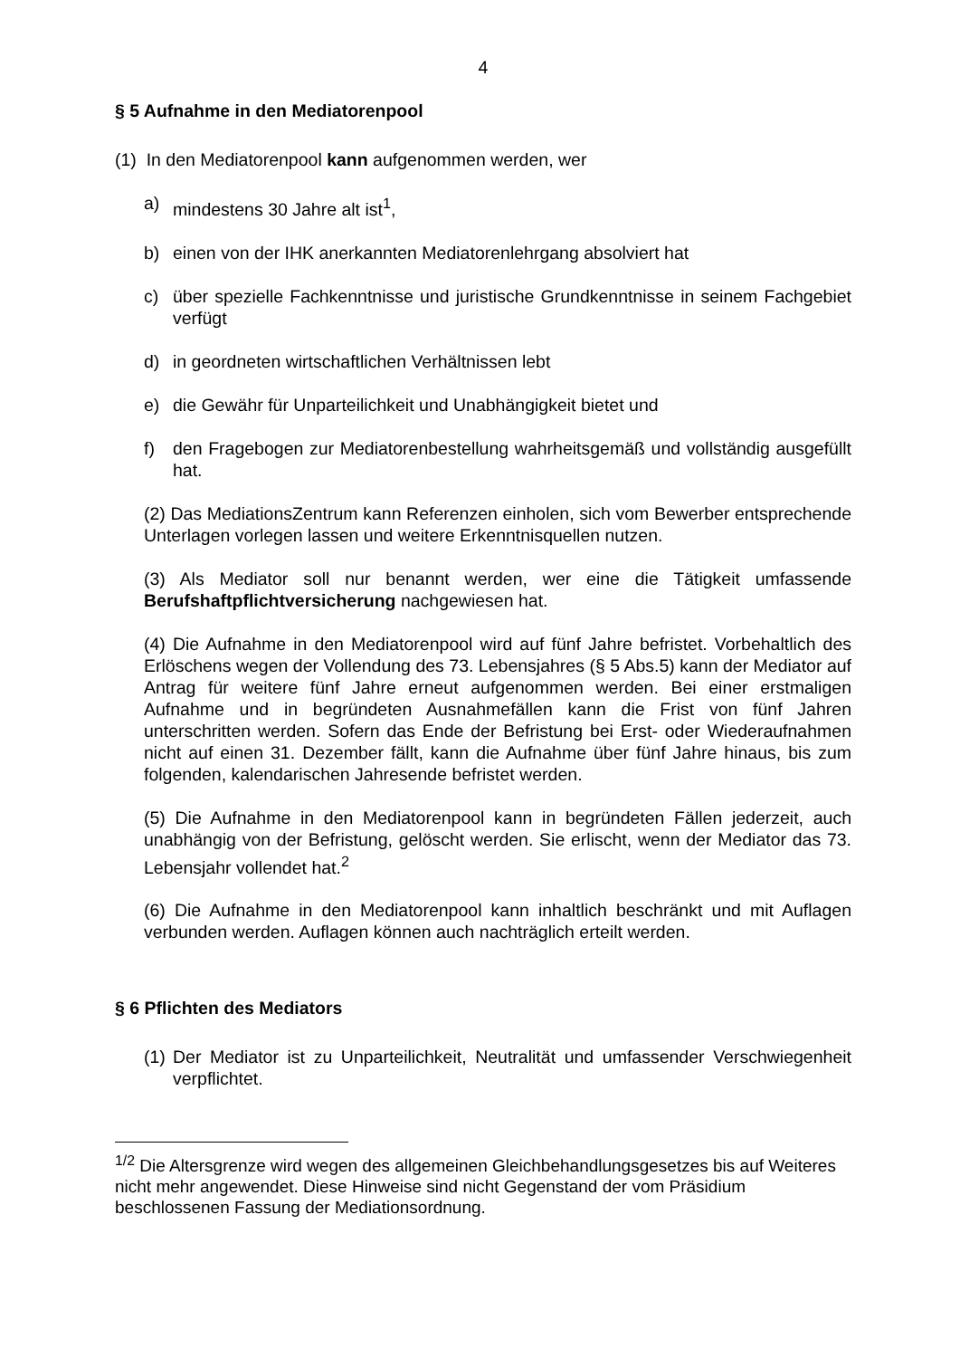4
§ 5 Aufnahme in den Mediatorenpool
(1) In den Mediatorenpool kann aufgenommen werden, wer
a) mindestens 30 Jahre alt ist<sup>1</sup>,
b) einen von der IHK anerkannten Mediatorenlehrgang absolviert hat
c) über spezielle Fachkenntnisse und juristische Grundkenntnisse in seinem Fachgebiet verfügt
d) in geordneten wirtschaftlichen Verhältnissen lebt
e) die Gewähr für Unparteilichkeit und Unabhängigkeit bietet und
f) den Fragebogen zur Mediatorenbestellung wahrheitsgemäß und vollständig ausgefüllt hat.
(2) Das MediationsZentrum kann Referenzen einholen, sich vom Bewerber entsprechende Unterlagen vorlegen lassen und weitere Erkenntnisquellen nutzen.
(3) Als Mediator soll nur benannt werden, wer eine die Tätigkeit umfassende Berufshaftpflichtversicherung nachgewiesen hat.
(4) Die Aufnahme in den Mediatorenpool wird auf fünf Jahre befristet. Vorbehaltlich des Erlöschens wegen der Vollendung des 73. Lebensjahres (§ 5 Abs.5) kann der Mediator auf Antrag für weitere fünf Jahre erneut aufgenommen werden. Bei einer erstmaligen Aufnahme und in begründeten Ausnahmefällen kann die Frist von fünf Jahren unterschritten werden. Sofern das Ende der Befristung bei Erst- oder Wiederaufnahmen nicht auf einen 31. Dezember fällt, kann die Aufnahme über fünf Jahre hinaus, bis zum folgenden, kalendarischen Jahresende befristet werden.
(5) Die Aufnahme in den Mediatorenpool kann in begründeten Fällen jederzeit, auch unabhängig von der Befristung, gelöscht werden. Sie erlischt, wenn der Mediator das 73. Lebensjahr vollendet hat.<sup>2</sup>
(6) Die Aufnahme in den Mediatorenpool kann inhaltlich beschränkt und mit Auflagen verbunden werden. Auflagen können auch nachträglich erteilt werden.
§ 6 Pflichten des Mediators
(1) Der Mediator ist zu Unparteilichkeit, Neutralität und umfassender Verschwiegenheit verpflichtet.
<sup>1/2</sup> Die Altersgrenze wird wegen des allgemeinen Gleichbehandlungsgesetzes bis auf Weiteres nicht mehr angewendet. Diese Hinweise sind nicht Gegenstand der vom Präsidium beschlossenen Fassung der Mediationsordnung.